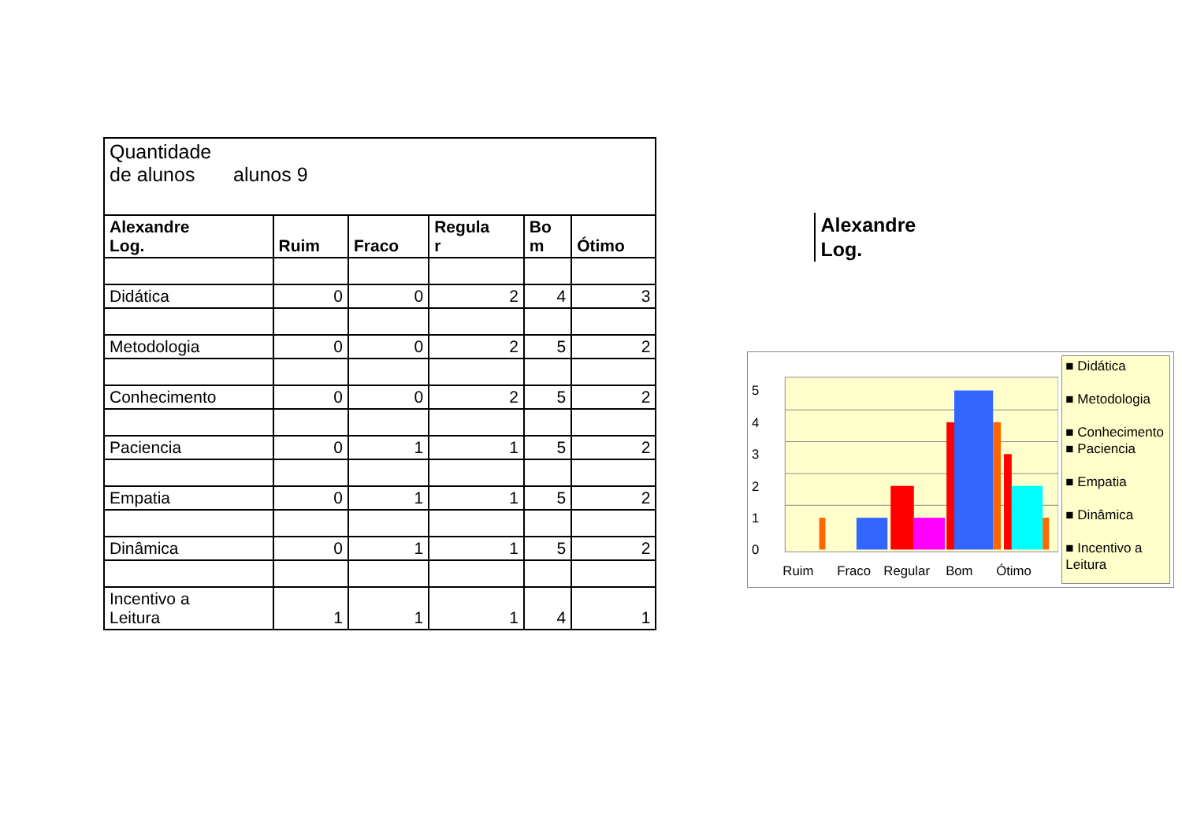| Quantidade de alunos alunos 9 | | | | | |
| Alexandre Log. | Ruim | Fraco | Regula r | Bo m | Ótimo |
| Didática | 0 | 0 | 2 | 4 | 3 |
| Metodologia | 0 | 0 | 2 | 5 | 2 |
| Conhecimento | 0 | 0 | 2 | 5 | 2 |
| Paciencia | 0 | 1 | 1 | 5 | 2 |
| Empatia | 0 | 1 | 1 | 5 | 2 |
| Dinâmica | 0 | 1 | 1 | 5 | 2 |
| Incentivo a Leitura | 1 | 1 | 1 | 4 | 1 |
Alexandre
Log.
0
1
2
3
4
5
Ruim
Fraco
Regular
Bom
Ótimo
■ Didática
■ Metodologia
■ Conhecimento
■ Paciencia
■ Empatia
■ Dinâmica
■ Incentivo a Leitura